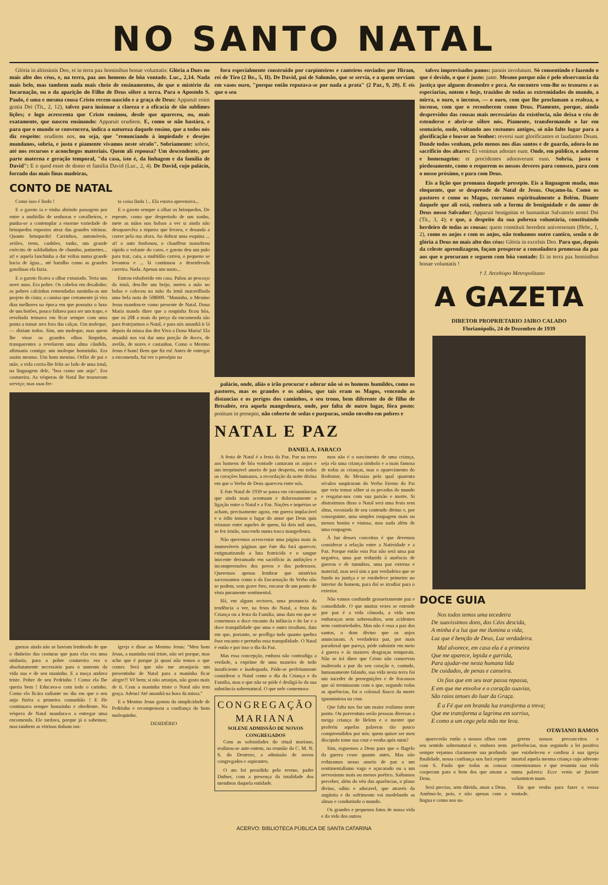NO SANTO NATAL
Glória in altissimis Deo, et in terra pax hominibus bonae voluntatis: Glória a Dues no mais alto dos céus, e, na terra, paz aos homens de bôa vontade. Luc., 2,14. Nada mais belo, mas tambem nada mais cheio de ensinamentos, do que o mistério da Incarnação, ou o da aparição do Filho de Deus sôbre a terra. Para o Apostolo S. Paulo, é uma e mesma cousa Cristo recem-nascido e a graça de Deus: Apparuit enim gratia Dei (Tit., 2, 12), talvez para insinuar a clareza e a eficacia de tão sublimes lições; e logo acrescenta que Cristo ensinou, desde que apareceu, ou, mais exatamente, que nasceu ensinando: Apparuit erudiens. E, como se não bastára, e para que o mundo se convencera, indica a natureza daquele ensino, que a todos nós diz respeito: erudiens nos, ou seja, que "renunciando à impiedade e desejos mundanos, sobria, e justa e piamente vivamos neste século". Sobriamente: sobrie, até nos recursos e aconchegos materiais. Quem alí repousa? Um descendente, por parte materna e geração temporal, "da casa, isto é, da linhagem e da familia de David": E o quod esset de domo et familia David (Luc., 2, 4). De David, cujo palácio, forrado das mais finas madeiras,
CONTO DE NATAL
Como isso é lindo !
E o garoto ia e vinha abrindo passagem por entre a multidão de senhoras e cavalheiros, e punha-se a contemplar a enorme variedade de brinquedos expostos atraz das grandes vitrinas. Quanto brinquedo! Carrinhos, automóveis, aviões, trens, canhões, tanks, um grande exército de soldadinhos de chumbo, patinettes... ai! e aquela lanchinha a dar voltas numa grande bacia de água... até barulho como as grandes gazolinas ela fazia.
E o garoto ficava a olhar extasiado. Teria uns nove anos. Era pobre. Os cabelos em desalinho; as pobres calcinhas remendadas sustinha-as um projeto de cinta; a camisa que certamente já vira dias melhores na época em que possuira o luxo de uns botões, pouco faltava para ser um trapo, e revoltada teimava em ficar sempre com uma ponta a tomar ares fora das calças. Um moleque, — diziam todos. Sim, um moleque, mas quem lhe visse os grandes olhos límpidos, transparentes a revelarem uma alma cândida, afirmaria comigo: um moleque bomzinho. Era assim mesmo. Um bom menino. Orfão de pai e mãe, a vida corria-lhe feliz ao lado de uma irmã, na linguagem dele, "boa como um anjo". Era costureira. As vésperas de Natal lhe trouxeram serviço; mas suas fre-
ta coisa linda !... Ela estava apreensiva...
E o garoto sempre a olhar os brinquedos. De repente, como que despertado de um sonho, mete as mãos nos bolsos a ver si ainda não desaparecêra a riqueza que levava, e desanda a correr pela rua afora. Ao dobrar uma esquina ... ai! o auto fonfonou, o chauffeur manobrou rápido o volante do carro, e garoto deu um pulo para traz, caiu, a multidão correu, o pequeno se levantou e ... lá continuou a desenfreada carreira. Nada. Apenas um susto...
Entrou esbaforido em casa. Pulou ao pescoço da irmã, deu-lhe um beijo, meteu a mão no bolso e colocou na mão da irmã maravilhada uma bela nota de 50$000. "Maninha, o Menino Jesus mandou-te como presente de Natal. Dona Maria manda dizer que a roupinha ficou bôa, que os 20$ a mais do preço da encomenda são para festejarmos o Natal, e para nós amanhã ir lá depois da missa das dez Viva a Dona Maria! Ela amanhã nos vai dar uma porção de doces, de avelãs, de nozes e castanhas. Como o Menino Jesus é bom! Bem que fiz eu! Antes de entregar a encomenda, fui ver o presépio na
guezas ainda não se haviam lembrado de que o dinheiro das costuras que para elas era uma ninharia, para a pobre costureira era o absolutamente necessário para o sustento da vida sua e de seu maninho. E a moça andava triste. Pobre de seu Pedrinho ! Como ela lhe queria bem ! Educava-o com todo o carinho. Como ela ficára radiante no dia em que o seu anjo fizéra a primeira comunhão ! E êle continuava sempre bomzinho e obediente. Na véspera de Natal mandara-o a entregar uma encomenda. Ele tardava, porque já o sabemos; mas tambem as vitrinas tinham tan-
igreja e disse ao Menino Jesus: "Meu bom Jesus, a maninha está triste, não sei porque, mas acho que é porque já quasi não temos o que comer. Será que não me arranjarás um presentinho de Natal para a maninha ficar alegre?! Vê bem; si não arranjas, não gosto mais de ti. Com a maninha triste o Natal não tem graça. Adeus! Até amanhã na hora da missa."
E o Menino Jesus gostou da simplicidade de Pedrinho e recompensou a confiança do bom molequinho.
DESIDÉRIO
fora especialmente construido por carpinteiros e canteiros enviados por Hiram, rei de Tiro (2 Re., 5, II). De David, pai de Salomão, que se servia, e a quem serviam em vasos ouro, "porque então reputava-se por nada a prata" (2 Par., 9, 20). E eis que o seu
palácio, onde, aliás o irão procurar e adorar não só os homens humildes, como os pastores, mas os grandes e os sabios, que tais eram os Magos, vencendo as distancias e os perigos dos caminhos, o seu trono, bem diferente do de filho de Betsabée, era aquela mangedoura, onde, por falta de outro lugar, fôra posto: positum in presepio, não coberto de sedas e purpuras, senão envolto em pobres e
NATAL E PAZ
DANIEL A. FARACO
A festa de Natal é a festa da Paz. Paz na terra aos homens de bôa vontade cantaram os anjos e um irreprimivel anseio de paz desperta, em todos os corações humanos, a recordação da noite divina em que o Verbo de Deus apareceu entre nós.
E êste Natal de 1939 se passa em circunstâncias que ainda mais acentuam e dolorosamente a ligação entre o Natal e a Paz. Nações e impérios se acham, precisamente agora, em guerra implacável e o ódio tomou o lugar do amor que Deus quis reinasse entre aqueles de quem, há dois mil anos, se fez irmão, nascendo numa tosca mangedoura.
Não queremos acrescentar uma página mais ás inumeráveis páginas que êste dia fará aparecer, estigmatizando a luta fratricida e o sangue inocente derramado em sacrifício ás ambições e incompreensões dos povos e dos poderosos. Queremos apenas lembrar que mistérios sacrossantos como o da Encarnação do Verbo não se podem, sem grave êrro, encarar de um ponto de vista puramente sentimental.
Há, em alguns sectores, uma pronuncia da tendência a ver, na festa do Natal, a festa da Criança ou a festa da Familia, uma data em que se comemora o doce encanto da infância e do lar e a doce tranquilidade que uma e outro irradiam, data em que, portanto, se profliga tudo quanto quebra êsse encanto e perturba essa tranquilidade. O Natal é então e por isso o dia da Paz.
Mas essa concepção, embora não contradiga a verdade, a exprime de uma maneira de todo insuficiente e inadequada. Póde-se perfeitamente considerar o Natal como o dia da Criança e da Familia, mas o que não se póde é desligá-lo da sua substância sobrenatural. O que nele comemora-
CONGREGAÇÃO MARIANA
SOLENE ADMISSÃO DE NOVOS CONGREGADOS
Com as solenidades do ritual mariano, realizou-se ante-ontem, na reunião da C. M. N. S. do Desterro, a admissão de novos congregados e aspirantes.
O ato foi presidido pelo revmo. padre Dufner, com a presença da totalidade dos membros daquela entidade.
mos não é o nascimento de uma criança, seja ela uma criança simbolo e a mais famosa de todas as crianças, mas o aparecimento do Redentor, do Messias pelo qual quarenta séculos suspiraram do Verbo Eterno do Pai que veio tomar sôbre si os pecados do mundo e resgatar-nos com sua paixão e morte. Si abstrairmos disso o Natal será uma festa sem alma, esvasiada de seu conteudo divino e, por conseguinte, uma simples roupagem mais ou menos bonita e vistosa, mas nada além de uma roupagem.
Á luz desses conceitos é que devemos considerar a relação entre a Natividade e a Paz. Porque então esta Paz não será uma paz negativa, uma paz reduzida à ausência de guerras e de tumultos, uma paz externa e material, mas será sim a paz verdadeira que se funda na justiça e se estabelece primeiro no interior do homem, para daí se irradiar para o exterior.
Não vamos confundir grosseiramente paz e comodidade. O que muitas vezes se entende por paz é a vida cômoda, a vida sem embaraços nem sobressaltos, sem acidentes nem contrariedades. Mas não é essa a paz dos santos, o dom divino que os anjos anunciaram. A verdadeira paz, por mais paradoxal que pareça, póde subsistir em meio á guerra e ás maiores desgraças temporais. Não se irá dizer que Cristo não conservou inalterada a paz do seu coração e, contudo, humanamente falando, sua vida nesta terra foi um suceder de perseguições e de fracassos que só terminaram com o que, segundo todas as aparências, foi o colossal fiasco da morte ignominiosa na cruz.
Que falta nos faz um maior realismo neste ponto. Ou porventura serão pessoas diversas a meiga criança de Belem e o mestre que proferiu aquelas palavras tão pouco compreendidos por nós: quem quiser ser meu discipulo tome sua cruz e venha após mim?
Sim, roguemos a Deus para que o flagelo da guerra cesse quanto antes. Mas não reduzamos nosso anseio de paz a um sentimentalismo vago e açucarado ou a um nervosismo mais ou menos poético. Saibamos perceber, além do véu das aparências, o plano divino, sábio e adoravel, que através da angústia e do sofrimento vai modelando as almas e conduzindo o mundo.
Os grandes e pequenos fatos de nossa vida e da vida dos outros
talvez improvisados panos: pannis involutum. Só consentindo e fazendo o que é devido, o que é justo: juste. Mesmo porque não é pelo observancia da justiça que alguem desmedre e peca. Ao encontro vem-lhe os tesouros e as especiarias, ontem e hoje, trazidos de todas as extremidades do mundo, a mirra, o ouro, o incenso, — o ouro, com que lhe proclamam a realeza, o incenso, com que o reconhecem como Deus. Piamente, porque, ainda desprevidos das cousas mais necessárias da existência, não deixa o céu de estenderse e abrir-se sôbre nós. Piamente, transformando o lar em sentuário, onde, voltando aos costumes antigos, só não falte lugar para a glorificação e louvor ao Senhor: reversi sunt glorificantes et laudantes Deum. Donde todos venham, pelo menos nos dias santos e de guarda, adora-lo no sacrificio dos altares: Et venimus adorare eum. Onde, em público, o adorem e homenageim: et procidentes adoraverunt eum. Sobria, justa e piedosamente, como o requerem os nossos deveres para conosco, para com o nosso próximo, e para com Deus.
Eis a lição que promana daquele presepio. Eis a linguagem muda, mas eloquente, que se desprende de Natal de Jesus. Ouçamo-la. Como os pastores e como os Magos, corramos espiritualmente a Belém. Diante daquele que ali está, embora sob a forma de benignidade e do amor de Deus nosso Salvador: Apparuit benignitas et humanitas Salvatoris nostri Dei (Tit., 3, 4); e que, a despeito da sua pobreza voluntária, constituindo herdeiro de todas as cousas: quem constituit heredem universerum (Hebr., 1, 2), como os anjos e com os anjos, não tenhamos outro cantico, senão o de glória a Deus no mais alto dos céus: Glória in excelsis Deo. Para que, depois da celeste aprendizagem, façam prosperar a consoladora promessa da paz aos que o procuram e seguem com bôa vontade: Et in terra pax hominibus bonae voluntatis !
† J. Arcebispo Metropolitano
A GAZETA
DIRETOR PROPRIETARIO JAIRO CALADO
Florianópolis, 24 de Dezembro de 1939
DOCE GUIA
Nos todos temos uma tecedeira
De suavissimos dons, dos Céos descida,
A minha é a luz que me ilumina a vida,
Luz que é benção de Deus, Luz verdadeira.
Mal alvorece, em casa ela é a primeira
Que me aparece, lepida e garrida,
Para ajudar-me nesta humana lida
De cuidados, de penas e canseira.
Os fios que em seu tear passa repassa,
E em que me envolve e o coração suaviso,
São raios tenues do luar da Graça.
É a Fé que em branda luz transforma a treva;
Que me transforma a lagrima em sorriso,
E como a um cego pela mão me leva.
OTAVIANO RAMOS
aparecerão então a nossos olhos com seu sentido sobrenatural e, embora nem sempre vejamos claramente sua profunda finalidade, nossa confiança nos fará repetir com S. Paulo que todas as cousas cooperam para o bem dos que amam a Deus.
Será preciso, sem dúvida, amar a Deus. Amêmo-lo, pois, e não apenas com a lingua e como nos su-
gerem nossos preconceitos e preferências, mas seguindo a lei positiva que estabeleceu e confiou á sua igreja imortal aquela mesma criança cujo advento comemoramos e que resumiu sua vida numa palavra: Ecce venio ut faciam voluntatem tuam.
Eis que venho para fazer a vossa vontade.
ACERVO: BIBLIOTECA PÚBLICA DE SANTA CATARINA